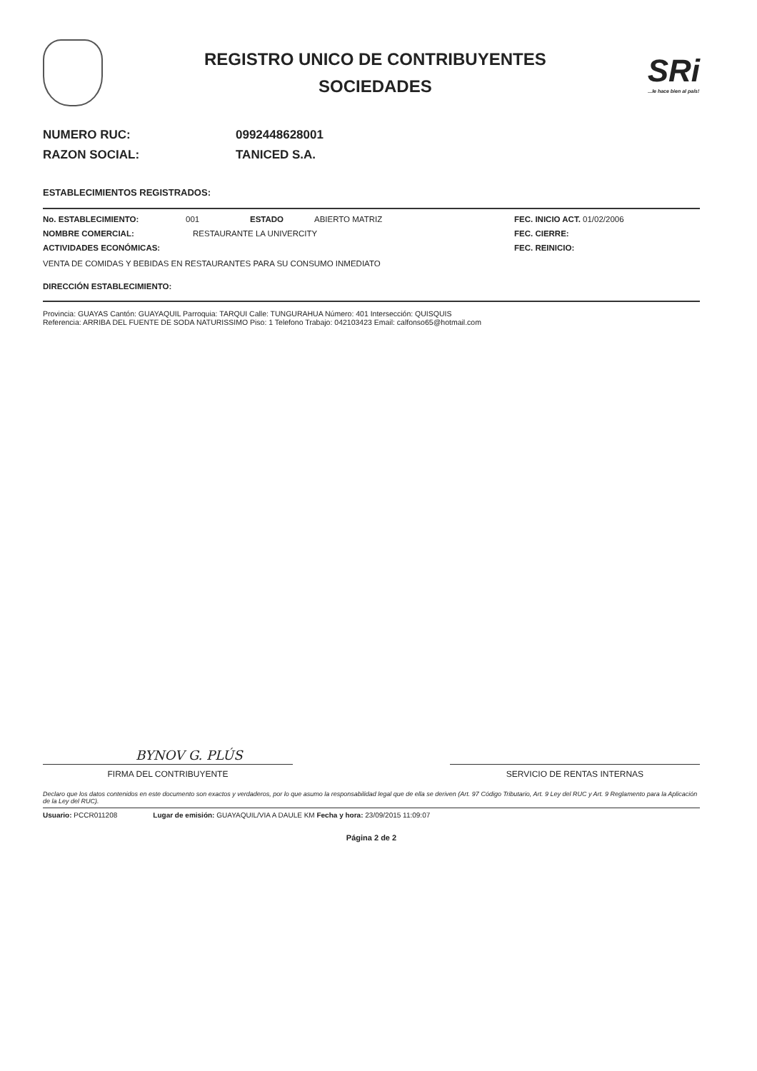REGISTRO UNICO DE CONTRIBUYENTES
SOCIEDADES
SRi...le hace bien al país!
NUMERO RUC: 0992448628001
RAZON SOCIAL: TANICED S.A.
ESTABLECIMIENTOS REGISTRADOS:
No. ESTABLECIMIENTO: 001 ESTADO ABIERTO MATRIZ FEC. INICIO ACT. 01/02/2006
NOMBRE COMERCIAL: RESTAURANTE LA UNIVERCITY FEC. CIERRE:
ACTIVIDADES ECONÓMICAS: FEC. REINICIO:
VENTA DE COMIDAS Y BEBIDAS EN RESTAURANTES PARA SU CONSUMO INMEDIATO
DIRECCIÓN ESTABLECIMIENTO:
Provincia: GUAYAS Cantón: GUAYAQUIL Parroquia: TARQUI Calle: TUNGURAHUA Número: 401 Intersección: QUISQUIS
Referencia: ARRIBA DEL FUENTE DE SODA NATURISSIMO Piso: 1 Telefono Trabajo: 042103423 Email: calfonso65@hotmail.com
BYNOV G. PLÚS
FIRMA DEL CONTRIBUYENTE SERVICIO DE RENTAS INTERNAS
Declaro que los datos contenidos en este documento son exactos y verdaderos, por lo que asumo la responsabilidad legal que de ella se deriven (Art. 97 Código Tributario, Art. 9 Ley del RUC y Art. 9 Reglamento para la Aplicación de la Ley del RUC).
Usuario: PCCR011208 Lugar de emisión: GUAYAQUIL/VIA A DAULE KM Fecha y hora: 23/09/2015 11:09:07
Página 2 de 2